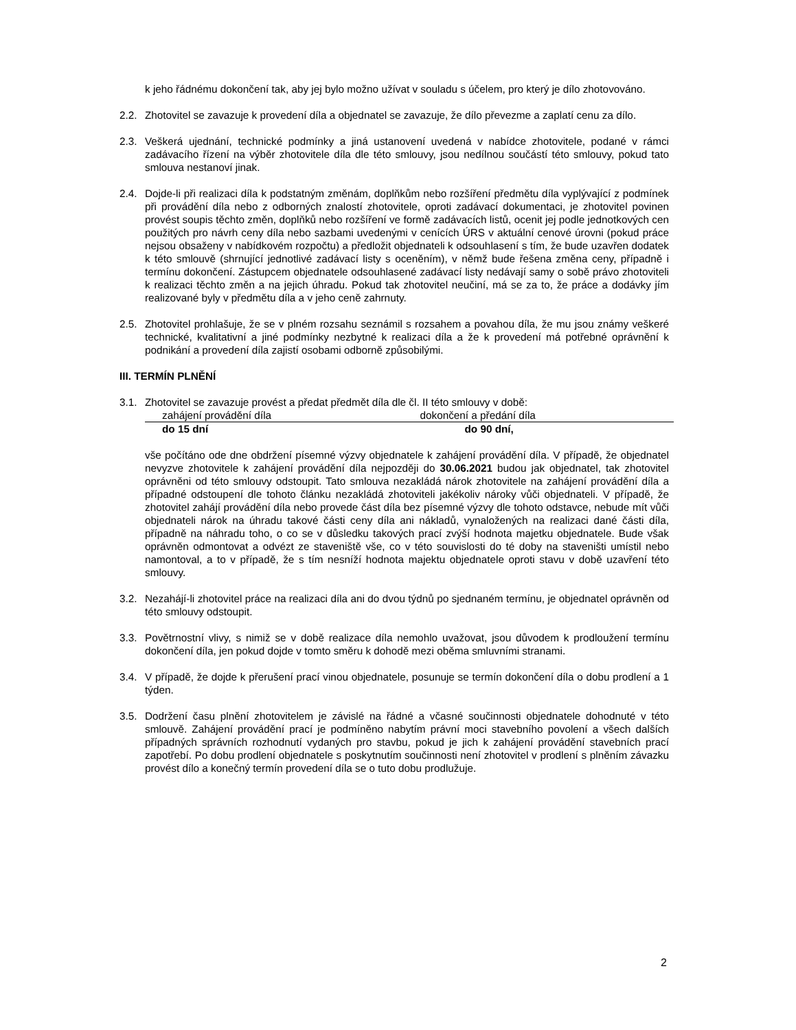k jeho řádnému dokončení tak, aby jej bylo možno užívat v souladu s účelem, pro který je dílo zhotovováno.
2.2. Zhotovitel se zavazuje k provedení díla a objednatel se zavazuje, že dílo převezme a zaplatí cenu za dílo.
2.3. Veškerá ujednání, technické podmínky a jiná ustanovení uvedená v nabídce zhotovitele, podané v rámci zadávacího řízení na výběr zhotovitele díla dle této smlouvy, jsou nedílnou součástí této smlouvy, pokud tato smlouva nestanoví jinak.
2.4. Dojde-li při realizaci díla k podstatným změnám, doplňkům nebo rozšíření předmětu díla vyplývající z podmínek při provádění díla nebo z odborných znalostí zhotovitele, oproti zadávací dokumentaci, je zhotovitel povinen provést soupis těchto změn, doplňků nebo rozšíření ve formě zadávacích listů, ocenit jej podle jednotkových cen použitých pro návrh ceny díla nebo sazbami uvedenými v cenících ÚRS v aktuální cenové úrovni (pokud práce nejsou obsaženy v nabídkovém rozpočtu) a předložit objednateli k odsouhlasení s tím, že bude uzavřen dodatek k této smlouvě (shrnující jednotlivé zadávací listy s oceněním), v němž bude řešena změna ceny, případně i termínu dokončení. Zástupcem objednatele odsouhlasené zadávací listy nedávají samy o sobě právo zhotoviteli k realizaci těchto změn a na jejich úhradu. Pokud tak zhotovitel neučiní, má se za to, že práce a dodávky jím realizované byly v předmětu díla a v jeho ceně zahrnuty.
2.5. Zhotovitel prohlašuje, že se v plném rozsahu seznámil s rozsahem a povahou díla, že mu jsou známy veškeré technické, kvalitativní a jiné podmínky nezbytné k realizaci díla a že k provedení má potřebné oprávnění k podnikání a provedení díla zajistí osobami odborně způsobilými.
III. TERMÍN PLNĚNÍ
3.1. Zhotovitel se zavazuje provést a předat předmět díla dle čl. II této smlouvy v době:
| zahájení provádění díla | dokončení a předání díla |
| do 15 dní | do 90 dní, |
vše počítáno ode dne obdržení písemné výzvy objednatele k zahájení provádění díla. V případě, že objednatel nevyzve zhotovitele k zahájení provádění díla nejpozději do 30.06.2021 budou jak objednatel, tak zhotovitel oprávněni od této smlouvy odstoupit. Tato smlouva nezakládá nárok zhotovitele na zahájení provádění díla a případné odstoupení dle tohoto článku nezakládá zhotoviteli jakékoliv nároky vůči objednateli. V případě, že zhotovitel zahájí provádění díla nebo provede část díla bez písemné výzvy dle tohoto odstavce, nebude mít vůči objednateli nárok na úhradu takové části ceny díla ani nákladů, vynaložených na realizaci dané části díla, případně na náhradu toho, o co se v důsledku takových prací zvýší hodnota majetku objednatele. Bude však oprávněn odmontovat a odvézt ze staveniště vše, co v této souvislosti do té doby na staveništi umístil nebo namontoval, a to v případě, že s tím nesníží hodnota majektu objednatele oproti stavu v době uzavření této smlouvy.
3.2. Nezahájí-li zhotovitel práce na realizaci díla ani do dvou týdnů po sjednaném termínu, je objednatel oprávněn od této smlouvy odstoupit.
3.3. Povětrnostní vlivy, s nimiž se v době realizace díla nemohlo uvažovat, jsou důvodem k prodloužení termínu dokončení díla, jen pokud dojde v tomto směru k dohodě mezi oběma smluvními stranami.
3.4. V případě, že dojde k přerušení prací vinou objednatele, posunuje se termín dokončení díla o dobu prodlení a 1 týden.
3.5. Dodržení času plnění zhotovitelem je závislé na řádné a včasné součinnosti objednatele dohodnuté v této smlouvě. Zahájení provádění prací je podmíněno nabytím právní moci stavebního povolení a všech dalších případných správních rozhodnutí vydaných pro stavbu, pokud je jich k zahájení provádění stavebních prací zapotřebí. Po dobu prodlení objednatele s poskytnutím součinnosti není zhotovitel v prodlení s plněním závazku provést dílo a konečný termín provedení díla se o tuto dobu prodlužuje.
2